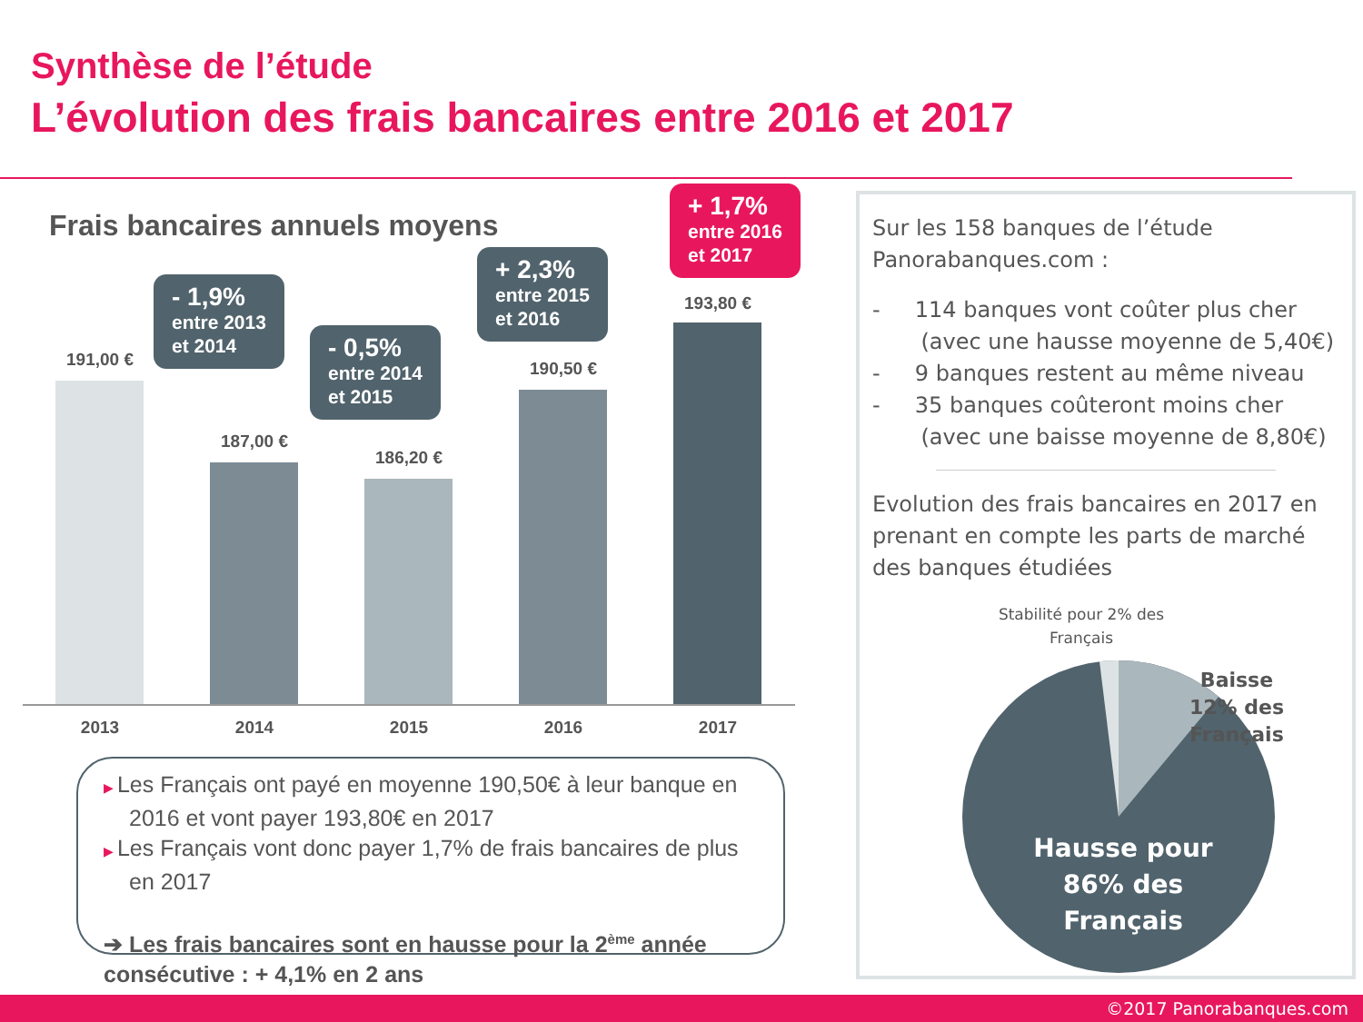Synthèse de l’étude
L’évolution des frais bancaires entre 2016 et 2017
Frais bancaires annuels moyens
191,00 €
187,00 €
186,20 €
190,50 €
193,80 €
2013 2014 2015 2016 2017
- 1,9%
entre 2013
et 2014
- 0,5%
entre 2014
et 2015
+ 2,3%
entre 2015
et 2016
+ 1,7%
entre 2016
et 2017
▶ Les Français ont payé en moyenne 190,50€ à leur banque en 2016 et vont payer 193,80€ en 2017
▶ Les Français vont donc payer 1,7% de frais bancaires de plus en 2017
➔ Les frais bancaires sont en hausse pour la 2<sup>ème</sup> année consécutive : + 4,1% en 2 ans
Sur les 158 banques de l’étude Panorabanques.com :
- 114 banques vont coûter plus cher
(avec une hausse moyenne de 5,40€)
- 9 banques restent au même niveau
- 35 banques coûteront moins cher
(avec une baisse moyenne de 8,80€)
Evolution des frais bancaires en 2017 en prenant en compte les parts de marché des banques étudiées
Stabilité pour 2% des Français
Baisse 12% des Français
Hausse pour 86% des Français
©2017 Panorabanques.com